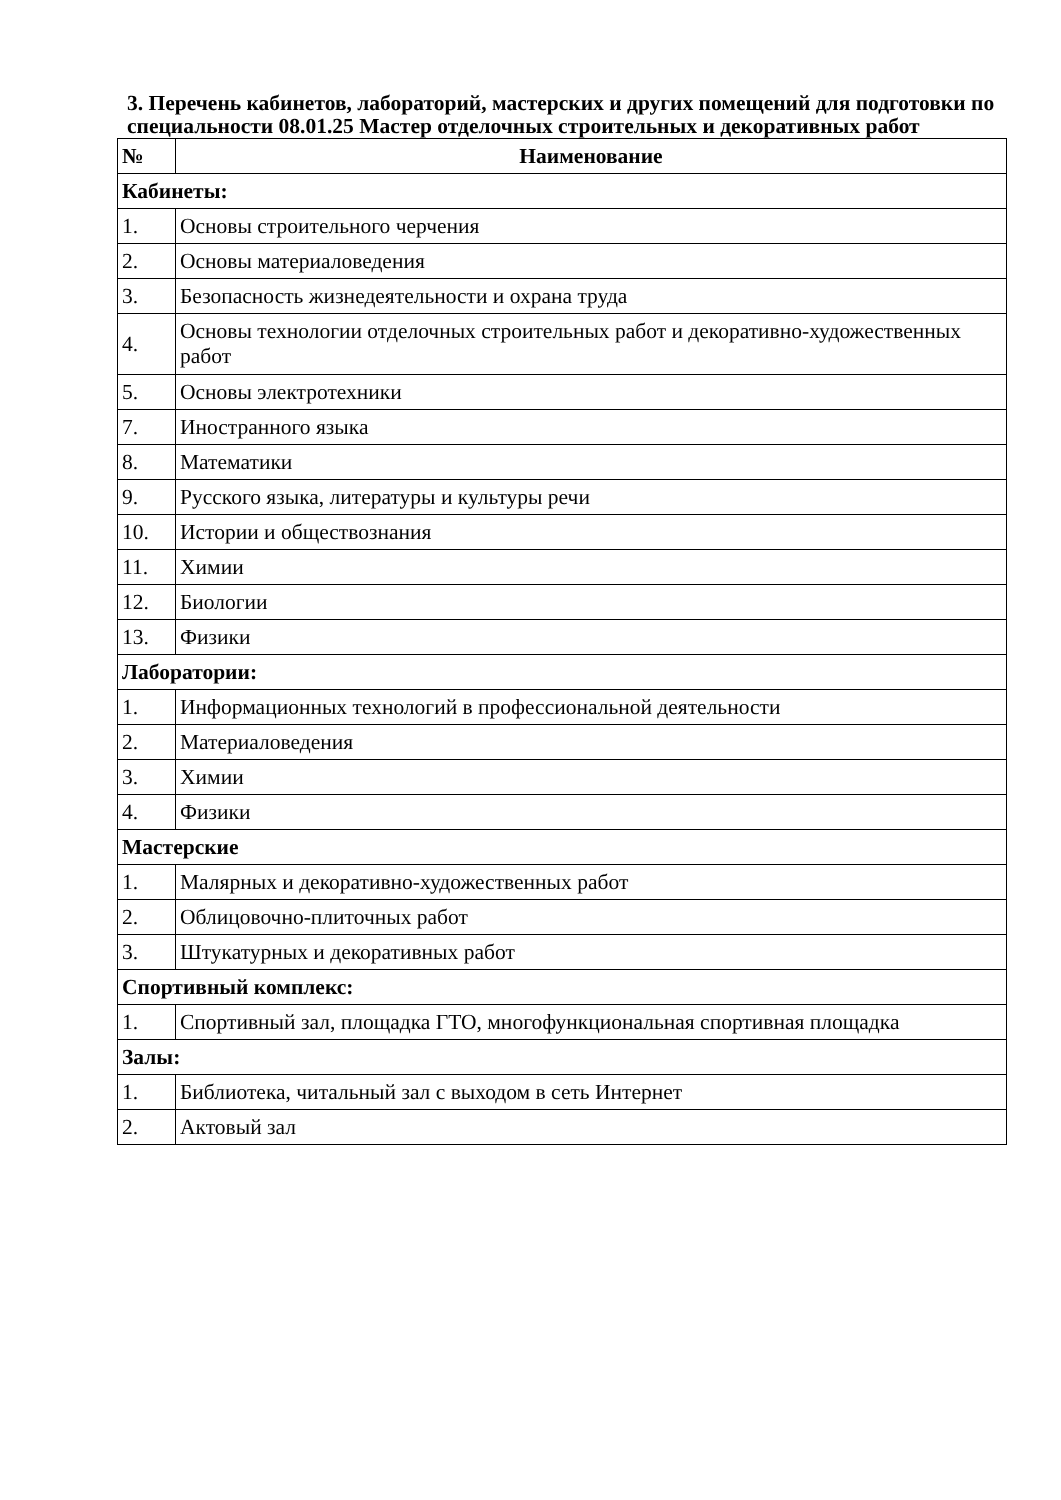3. Перечень кабинетов, лабораторий, мастерских и других помещений для подготовки по специальности 08.01.25 Мастер отделочных строительных и декоративных работ
| № | Наименование |
| --- | --- |
| Кабинеты: | |
| 1. | Основы строительного черчения |
| 2. | Основы материаловедения |
| 3. | Безопасность жизнедеятельности и охрана труда |
| 4. | Основы технологии отделочных строительных работ и декоративно-художественных работ |
| 5. | Основы электротехники |
| 7. | Иностранного языка |
| 8. | Математики |
| 9. | Русского языка, литературы и культуры речи |
| 10. | Истории и обществознания |
| 11. | Химии |
| 12. | Биологии |
| 13. | Физики |
| Лаборатории: | |
| 1. | Информационных технологий в профессиональной деятельности |
| 2. | Материаловедения |
| 3. | Химии |
| 4. | Физики |
| Мастерские | |
| 1. | Малярных и декоративно-художественных работ |
| 2. | Облицовочно-плиточных работ |
| 3. | Штукатурных и декоративных работ |
| Спортивный комплекс: | |
| 1. | Спортивный зал, площадка ГТО, многофункциональная спортивная площадка |
| Залы: | |
| 1. | Библиотека, читальный зал с выходом в сеть Интернет |
| 2. | Актовый зал |